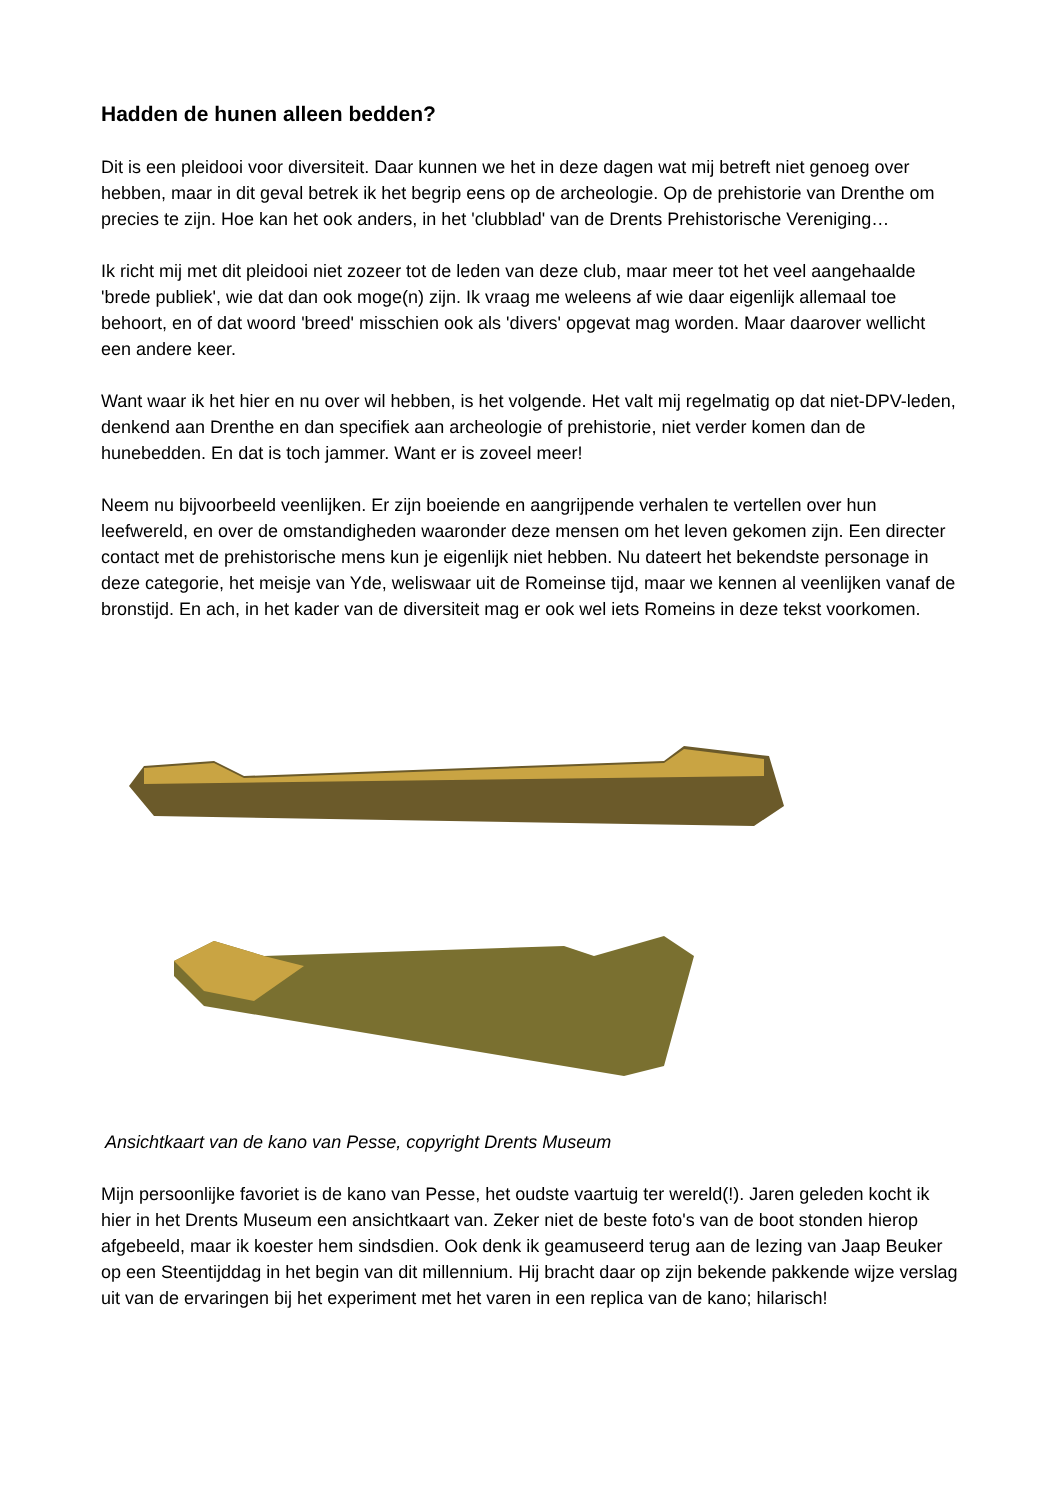Hadden de hunen alleen bedden?
Dit is een pleidooi voor diversiteit. Daar kunnen we het in deze dagen wat mij betreft niet genoeg over hebben, maar in dit geval betrek ik het begrip eens op de archeologie. Op de prehistorie van Drenthe om precies te zijn. Hoe kan het ook anders, in het 'clubblad' van de Drents Prehistorische Vereniging…
Ik richt mij met dit pleidooi niet zozeer tot de leden van deze club, maar meer tot het veel aangehaalde 'brede publiek', wie dat dan ook moge(n) zijn. Ik vraag me weleens af wie daar eigenlijk allemaal toe behoort, en of dat woord 'breed' misschien ook als 'divers' opgevat mag worden. Maar daarover wellicht een andere keer.
Want waar ik het hier en nu over wil hebben, is het volgende. Het valt mij regelmatig op dat niet-DPV-leden, denkend aan Drenthe en dan specifiek aan archeologie of prehistorie, niet verder komen dan de hunebedden. En dat is toch jammer. Want er is zoveel meer!
Neem nu bijvoorbeeld veenlijken. Er zijn boeiende en aangrijpende verhalen te vertellen over hun leefwereld, en over de omstandigheden waaronder deze mensen om het leven gekomen zijn. Een directer contact met de prehistorische mens kun je eigenlijk niet hebben. Nu dateert het bekendste personage in deze categorie, het meisje van Yde, weliswaar uit de Romeinse tijd, maar we kennen al veenlijken vanaf de bronstijd. En ach, in het kader van de diversiteit mag er ook wel iets Romeins in deze tekst voorkomen.
Ansichtkaart van de kano van Pesse, copyright Drents Museum
Mijn persoonlijke favoriet is de kano van Pesse, het oudste vaartuig ter wereld(!). Jaren geleden kocht ik hier in het Drents Museum een ansichtkaart van. Zeker niet de beste foto's van de boot stonden hierop afgebeeld, maar ik koester hem sindsdien. Ook denk ik geamuseerd terug aan de lezing van Jaap Beuker op een Steentijddag in het begin van dit millennium. Hij bracht daar op zijn bekende pakkende wijze verslag uit van de ervaringen bij het experiment met het varen in een replica van de kano; hilarisch!